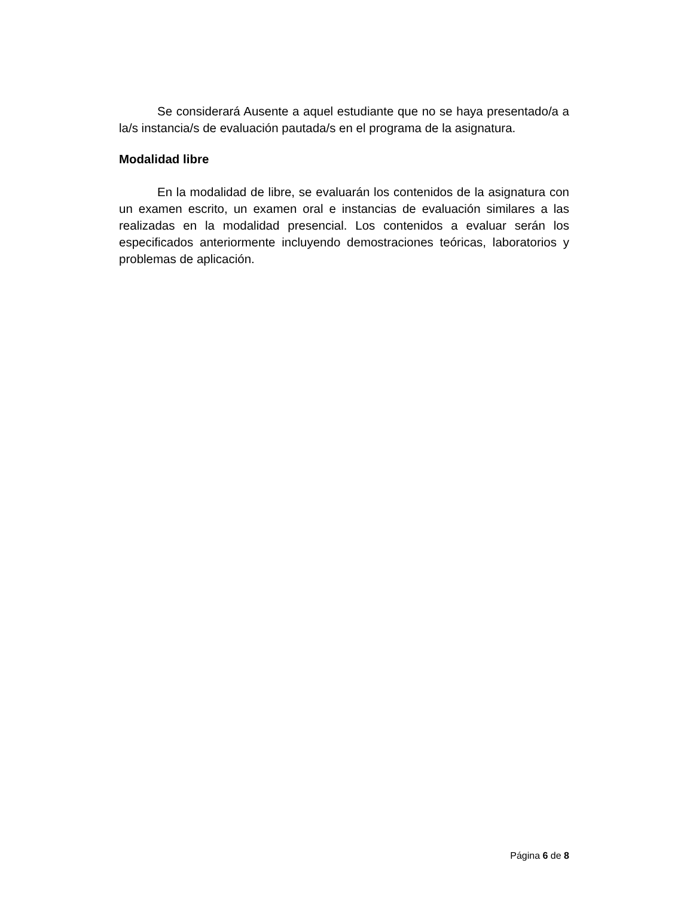Se considerará Ausente a aquel estudiante que no se haya presentado/a a la/s instancia/s de evaluación pautada/s en el programa de la asignatura.
Modalidad libre
En la modalidad de libre, se evaluarán los contenidos de la asignatura con un examen escrito, un examen oral e instancias de evaluación similares a las realizadas en la modalidad presencial. Los contenidos a evaluar serán los especificados anteriormente incluyendo demostraciones teóricas, laboratorios y problemas de aplicación.
Página 6 de 8